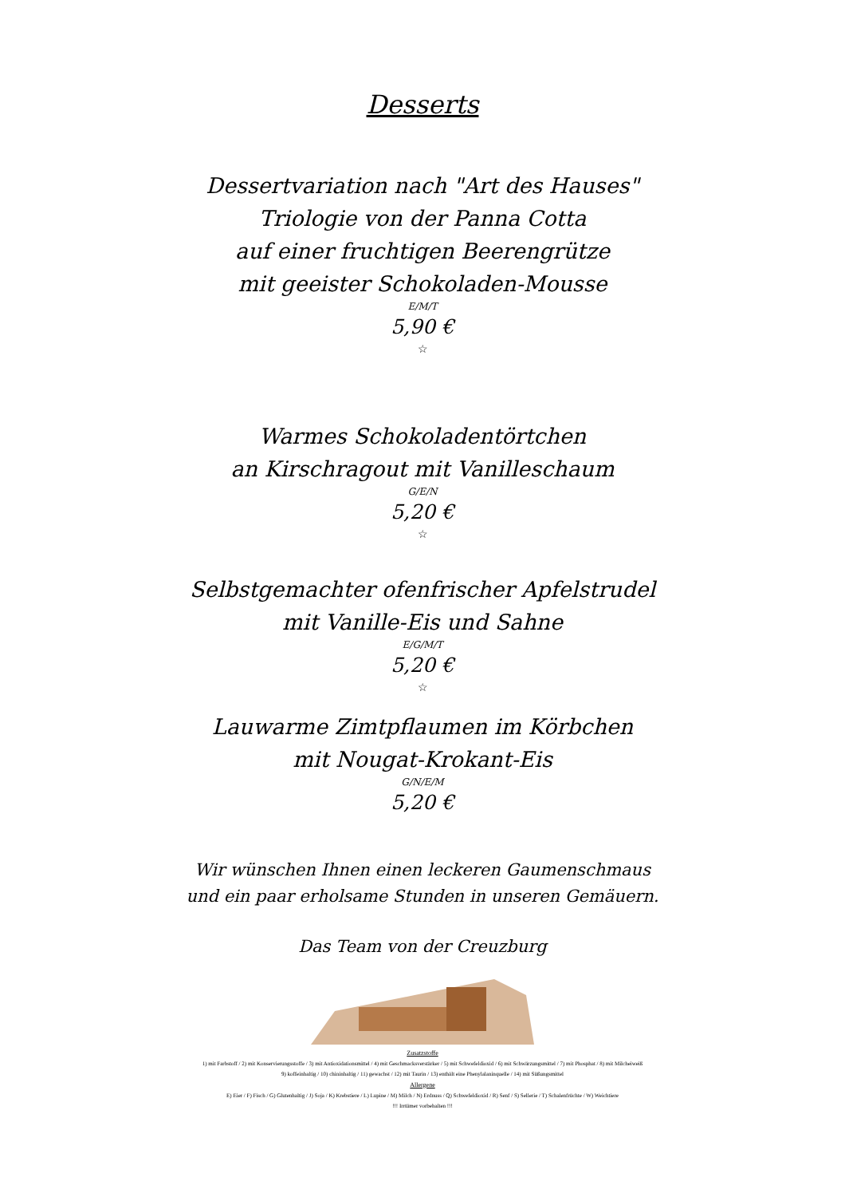Desserts
Dessertvariation nach "Art des Hauses"
Triologie von der Panna Cotta
auf einer fruchtigen Beerengrütze
mit geeister Schokoladen-Mousse
E/M/T
5,90 €
☆
Warmes Schokoladentörtchen
an Kirschragout mit Vanilleschaum
G/E/N
5,20 €
☆
Selbstgemachter ofenfrischer Apfelstrudel
mit Vanille-Eis und Sahne
E/G/M/T
5,20 €
☆
Lauwarme Zimtpflaumen im Körbchen
mit Nougat-Krokant-Eis
G/N/E/M
5,20 €
Wir wünschen Ihnen einen leckeren Gaumenschmaus
und ein paar erholsame Stunden in unseren Gemäuern.
Das Team von der Creuzburg
Zusatzstoffe
1) mit Farbstoff / 2) mit Konservierungsstoffe / 3) mit Antioxidationsmittel / 4) mit Geschmacksverstärker / 5) mit Schwefeldioxid / 6) mit Schwärzungsmittel / 7) mit Phosphat / 8) mit Milcheiweiß
9) koffeinhaltig / 10) chininhaltig / 11) gewachst / 12) mit Taurin / 13) enthält eine Phenylalaninquelle / 14) mit Süßungsmittel
Allergene
E) Eier / F) Fisch / G) Glutenhaltig / J) Soja / K) Krebstiere / L) Lupine / M) Milch / N) Erdnuss / Q) Schwefeldioxid / R) Senf / S) Sellerie / T) Schalenfrüchte / W) Weichtiere
!!! Irrtümer vorbehalten !!!